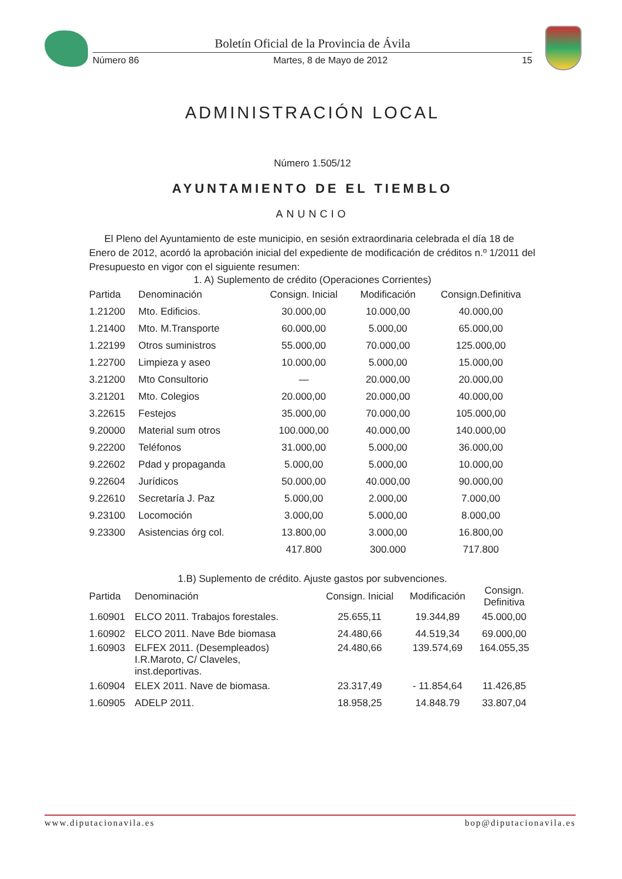Boletín Oficial de la Provincia de Ávila
Número 86 Martes, 8 de Mayo de 2012 15
ADMINISTRACIÓN LOCAL
Número 1.505/12
AYUNTAMIENTO DE EL TIEMBLO
ANUNCIO
El Pleno del Ayuntamiento de este municipio, en sesión extraordinaria celebrada el día 18 de Enero de 2012, acordó la aprobación inicial del expediente de modificación de créditos n.º 1/2011 del Presupuesto en vigor con el siguiente resumen:
1. A) Suplemento de crédito (Operaciones Corrientes)
| Partida | Denominación | Consign. Inicial | Modificación | Consign.Definitiva |
| --- | --- | --- | --- | --- |
| 1.21200 | Mto. Edificios. | 30.000,00 | 10.000,00 | 40.000,00 |
| 1.21400 | Mto. M.Transporte | 60.000,00 | 5.000,00 | 65.000,00 |
| 1.22199 | Otros suministros | 55.000,00 | 70.000,00 | 125.000,00 |
| 1.22700 | Limpieza y aseo | 10.000,00 | 5.000,00 | 15.000,00 |
| 3.21200 | Mto Consultorio | — | 20.000,00 | 20.000,00 |
| 3.21201 | Mto. Colegios | 20.000,00 | 20.000,00 | 40.000,00 |
| 3.22615 | Festejos | 35.000,00 | 70.000,00 | 105.000,00 |
| 9.20000 | Material sum otros | 100.000,00 | 40.000,00 | 140.000,00 |
| 9.22200 | Teléfonos | 31.000,00 | 5.000,00 | 36.000,00 |
| 9.22602 | Pdad y propaganda | 5.000,00 | 5.000,00 | 10.000,00 |
| 9.22604 | Jurídicos | 50.000,00 | 40.000,00 | 90.000,00 |
| 9.22610 | Secretaría J. Paz | 5.000,00 | 2.000,00 | 7.000,00 |
| 9.23100 | Locomoción | 3.000,00 | 5.000,00 | 8.000,00 |
| 9.23300 | Asistencias órg col. | 13.800,00 | 3.000,00 | 16.800,00 |
| | | 417.800 | 300.000 | 717.800 |
1.B) Suplemento de crédito. Ajuste gastos por subvenciones.
| Partida | Denominación | Consign. Inicial | Modificación | Consign. Definitiva |
| --- | --- | --- | --- | --- |
| 1.60901 | ELCO 2011. Trabajos forestales. | 25.655,11 | 19.344,89 | 45.000,00 |
| 1.60902 | ELCO 2011. Nave Bde biomasa | 24.480,66 | 44.519,34 | 69.000,00 |
| 1.60903 | ELFEX 2011. (Desempleados) I.R.Maroto, C/ Claveles, inst.deportivas. | 24.480,66 | 139.574,69 | 164.055,35 |
| 1.60904 | ELEX 2011. Nave de biomasa. | 23.317,49 | - 11.854,64 | 11.426,85 |
| 1.60905 | ADELP 2011. | 18.958,25 | 14.848.79 | 33.807,04 |
www.diputacionavila.es bop@diputacionavila.es